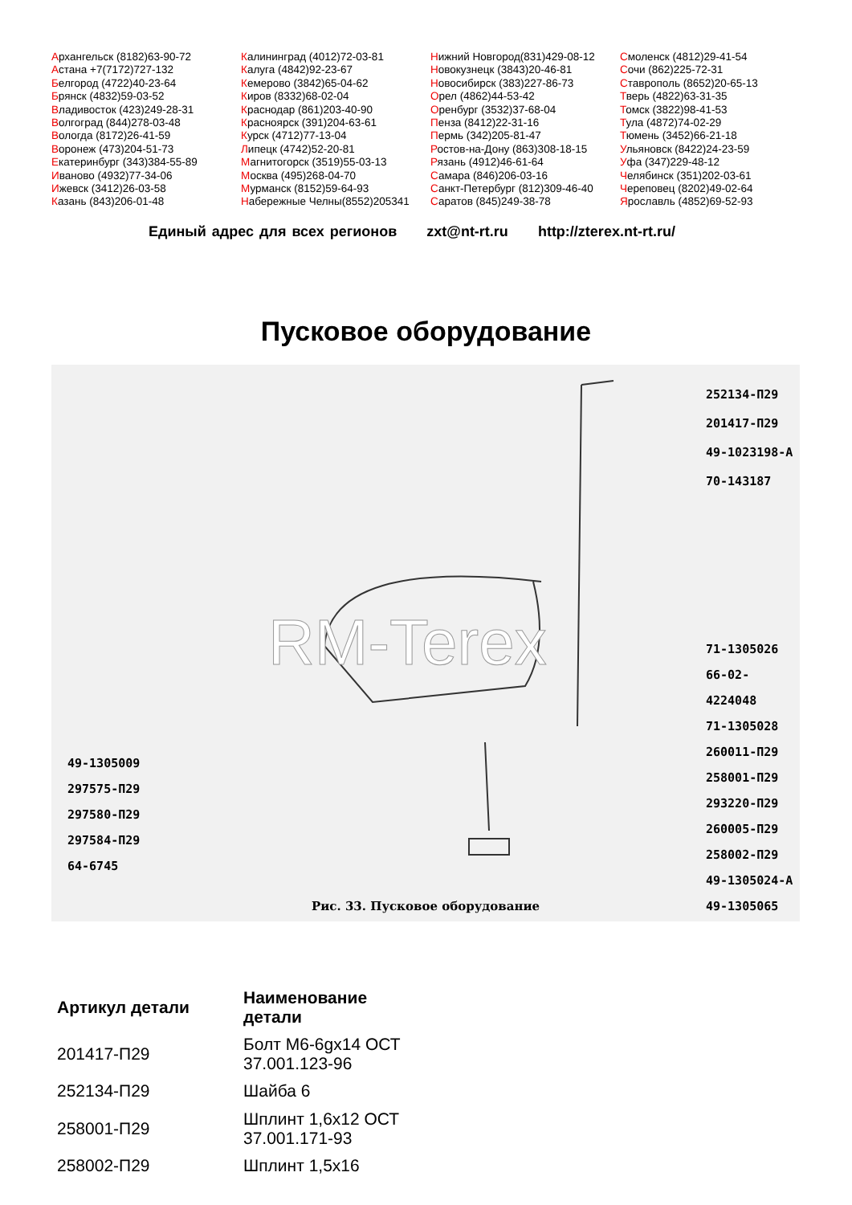Архангельск (8182)63-90-72
Астана +7(7172)727-132
Белгород (4722)40-23-64
Брянск (4832)59-03-52
Владивосток (423)249-28-31
Волгоград (844)278-03-48
Вологда (8172)26-41-59
Воронеж (473)204-51-73
Екатеринбург (343)384-55-89
Иваново (4932)77-34-06
Ижевск (3412)26-03-58
Казань (843)206-01-48
Калининград (4012)72-03-81
Калуга (4842)92-23-67
Кемерово (3842)65-04-62
Киров (8332)68-02-04
Краснодар (861)203-40-90
Красноярск (391)204-63-61
Курск (4712)77-13-04
Липецк (4742)52-20-81
Магнитогорск (3519)55-03-13
Москва (495)268-04-70
Мурманск (8152)59-64-93
Набережные Челны(8552)205341
Нижний Новгород(831)429-08-12
Новокузнецк (3843)20-46-81
Новосибирск (383)227-86-73
Орел (4862)44-53-42
Оренбург (3532)37-68-04
Пенза (8412)22-31-16
Пермь (342)205-81-47
Ростов-на-Дону (863)308-18-15
Рязань (4912)46-61-64
Самара (846)206-03-16
Санкт-Петербург (812)309-46-40
Саратов (845)249-38-78
Смоленск (4812)29-41-54
Сочи (862)225-72-31
Ставрополь (8652)20-65-13
Тверь (4822)63-31-35
Томск (3822)98-41-53
Тула (4872)74-02-29
Тюмень (3452)66-21-18
Ульяновск (8422)24-23-59
Уфа (347)229-48-12
Челябинск (351)202-03-61
Череповец (8202)49-02-64
Ярославль (4852)69-52-93
Единый адрес для всех регионов zxt@nt-rt.ru http://zterex.nt-rt.ru/
Пусковое оборудование
RM-Terex
252134-П29
201417-П29
49-1023198-А
70-143187
71-1305026
66-02-4224048
71-1305028
260011-П29
258001-П29
293220-П29
260005-П29
258002-П29
49-1305024-А
49-1305065
49-1305009
297575-П29
297580-П29
297584-П29
64-6745
Рис. 33. Пусковое оборудование
| Артикул детали | Наименование детали |
| --- | --- |
| 201417-П29 | Болт М6-6gx14 ОСТ 37.001.123-96 |
| 252134-П29 | Шайба 6 |
| 258001-П29 | Шплинт 1,6x12 ОСТ 37.001.171-93 |
| 258002-П29 | Шплинт 1,5x16 |